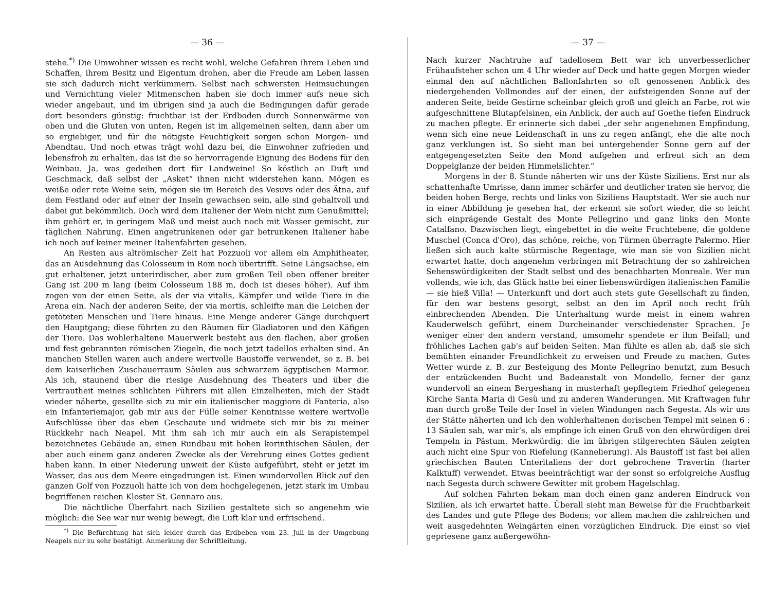— 36 —
stehe.<sup>*)</sup> Die Umwohner wissen es recht wohl, welche Gefahren ihrem Leben und Schaffen, ihrem Besitz und Eigentum drohen, aber die Freude am Leben lassen sie sich dadurch nicht verkümmern. Selbst nach schwersten Heimsuchungen und Vernichtung vieler Mitmenschen haben sie doch immer aufs neue sich wieder angebaut, und im übrigen sind ja auch die Bedingungen dafür gerade dort besonders günstig: fruchtbar ist der Erdboden durch Sonnenwärme von oben und die Gluten von unten, Regen ist im allgemeinen selten, dann aber um so ergiebiger, und für die nötigste Feuchtigkeit sorgen schon Morgen- und Abendtau. Und noch etwas trägt wohl dazu bei, die Einwohner zufrieden und lebensfroh zu erhalten, das ist die so hervorragende Eignung des Bodens für den Weinbau. Ja, was gedeihen dort für Landweine! So köstlich an Duft und Geschmack, daß selbst der „Asket“ ihnen nicht widerstehen kann. Mögen es weiße oder rote Weine sein, mögen sie im Bereich des Vesuvs oder des Ätna, auf dem Festland oder auf einer der Inseln gewachsen sein, alle sind gehaltvoll und dabei gut bekömmlich. Doch wird dem Italiener der Wein nicht zum Genußmittel; ihm gehört er, in geringem Maß und meist auch noch mit Wasser gemischt, zur täglichen Nahrung. Einen angetrunkenen oder gar betrunkenen Italiener habe ich noch auf keiner meiner Italienfahrten gesehen.
An Resten aus altrömischer Zeit hat Pozzuoli vor allem ein Amphitheater, das an Ausdehnung das Colosseum in Rom noch übertrifft. Seine Längsachse, ein gut erhaltener, jetzt unterirdischer, aber zum großen Teil oben offener breiter Gang ist 200 m lang (beim Colosseum 188 m, doch ist dieses höher). Auf ihm zogen von der einen Seite, als der via vitalis, Kämpfer und wilde Tiere in die Arena ein. Nach der anderen Seite, der via mortis, schleifte man die Leichen der getöteten Menschen und Tiere hinaus. Eine Menge anderer Gänge durchquert den Hauptgang; diese führten zu den Räumen für Gladiatoren und den Käfigen der Tiere. Das wohlerhaltene Mauerwerk besteht aus den flachen, aber großen und fest gebrannten römischen Ziegeln, die noch jetzt tadellos erhalten sind. An manchen Stellen waren auch andere wertvolle Baustoffe verwendet, so z. B. bei dem kaiserlichen Zuschauerraum Säulen aus schwarzem ägyptischen Marmor. Als ich, staunend über die riesige Ausdehnung des Theaters und über die Vertrautheit meines schlichten Führers mit allen Einzelheiten, mich der Stadt wieder näherte, gesellte sich zu mir ein italienischer maggiore di Fanteria, also ein Infanteriemajor, gab mir aus der Fülle seiner Kenntnisse weitere wertvolle Aufschlüsse über das eben Geschaute und widmete sich mir bis zu meiner Rückkehr nach Neapel. Mit ihm sah ich mir auch ein als Serapistempel bezeichnetes Gebäude an, einen Rundbau mit hohen korinthischen Säulen, der aber auch einem ganz anderen Zwecke als der Verehrung eines Gottes gedient haben kann. In einer Niederung unweit der Küste aufgeführt, steht er jetzt im Wasser, das aus dem Meere eingedrungen ist. Einen wundervollen Blick auf den ganzen Golf von Pozzuoli hatte ich von dem hochgelegenen, jetzt stark im Umbau begriffenen reichen Kloster St. Gennaro aus.
Die nächtliche Überfahrt nach Sizilien gestaltete sich so angenehm wie möglich: die See war nur wenig bewegt, die Luft klar und erfrischend.
<sup>*)</sup> Die Befürchtung hat sich leider durch das Erdbeben vom 23. Juli in der Umgebung Neapels nur zu sehr bestätigt. Anmerkung der Schriftleitung.
— 37 —
Nach kurzer Nachtruhe auf tadellosem Bett war ich unverbesserlicher Frühaufsteher schon um 4 Uhr wieder auf Deck und hatte gegen Morgen wieder einmal den auf nächtlichen Ballonfahrten so oft genossenen Anblick des niedergehenden Vollmondes auf der einen, der aufsteigenden Sonne auf der anderen Seite, beide Gestirne scheinbar gleich groß und gleich an Farbe, rot wie aufgeschnittene Blutapfelsinen, ein Anblick, der auch auf Goethe tiefen Eindruck zu machen pflegte. Er erinnerte sich dabei „der sehr angenehmen Empfindung, wenn sich eine neue Leidenschaft in uns zu regen anfängt, ehe die alte noch ganz verklungen ist. So sieht man bei untergehender Sonne gern auf der entgegengesetzten Seite den Mond aufgehen und erfreut sich an dem Doppelglanze der beiden Himmelslichter.“
Morgens in der 8. Stunde näherten wir uns der Küste Siziliens. Erst nur als schattenhafte Umrisse, dann immer schärfer und deutlicher traten sie hervor, die beiden hohen Berge, rechts und links von Siziliens Hauptstadt. Wer sie auch nur in einer Abbildung je gesehen hat, der erkennt sie sofort wieder, die so leicht sich einprägende Gestalt des Monte Pellegrino und ganz links den Monte Catalfano. Dazwischen liegt, eingebettet in die weite Fruchtebene, die goldene Muschel (Conca d'Oro), das schöne, reiche, von Türmen überragte Palermo. Hier ließen sich auch kalte stürmische Regentage, wie man sie von Sizilien nicht erwartet hatte, doch angenehm verbringen mit Betrachtung der so zahlreichen Sehenswürdigkeiten der Stadt selbst und des benachbarten Monreale. Wer nun vollends, wie ich, das Glück hatte bei einer liebenswürdigen italienischen Familie — sie hieß Villa! — Unterkunft und dort auch stets gute Gesellschaft zu finden, für den war bestens gesorgt, selbst an den im April noch recht früh einbrechenden Abenden. Die Unterhaltung wurde meist in einem wahren Kauderwelsch geführt, einem Durcheinander verschiedenster Sprachen. Je weniger einer den andern verstand, umsomehr spendete er ihm Beifall; und fröhliches Lachen gab's auf beiden Seiten. Man fühlte es allen ab, daß sie sich bemühten einander Freundlichkeit zu erweisen und Freude zu machen. Gutes Wetter wurde z. B. zur Besteigung des Monte Pellegrino benutzt, zum Besuch der entzückenden Bucht und Badeanstalt von Mondello, ferner der ganz wundervoll an einem Bergeshang in musterhaft gepflegtem Friedhof gelegenen Kirche Santa Maria di Gesù und zu anderen Wanderungen. Mit Kraftwagen fuhr man durch große Teile der Insel in vielen Windungen nach Segesta. Als wir uns der Stätte näherten und ich den wohlerhaltenen dorischen Tempel mit seinen 6 : 13 Säulen sah, war mir's, als empfinge ich einen Gruß von den ehrwürdigen drei Tempeln in Pästum. Merkwürdig: die im übrigen stilgerechten Säulen zeigten auch nicht eine Spur von Riefelung (Kannelierung). Als Baustoff ist fast bei allen griechischen Bauten Unteritaliens der dort gebrochene Travertin (harter Kalktuff) verwendet. Etwas beeinträchtigt war der sonst so erfolgreiche Ausflug nach Segesta durch schwere Gewitter mit grobem Hagelschlag.
Auf solchen Fahrten bekam man doch einen ganz anderen Eindruck von Sizilien, als ich erwartet hatte. Überall sieht man Beweise für die Fruchtbarkeit des Landes und gute Pflege des Bodens; vor allem machen die zahlreichen und weit ausgedehnten Weingärten einen vorzüglichen Eindruck. Die einst so viel gepriesene ganz außergewöhn-